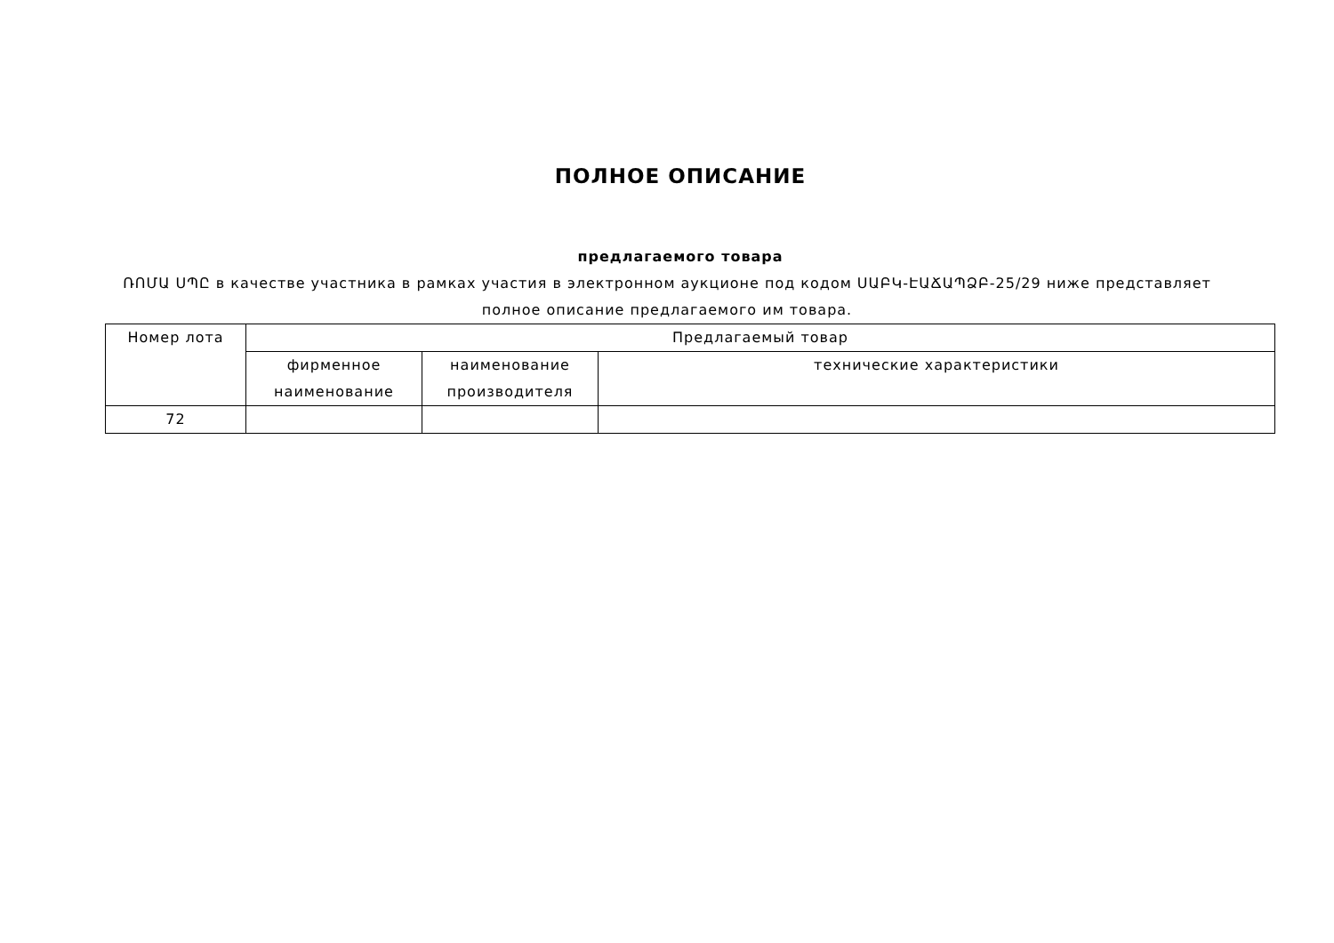ПОЛНОЕ ОПИСАНИЕ
предлагаемого товара
ՌՈՄԱ ՍՊԸ в качестве участника в рамках участия в электронном аукционе под кодом ՍԱԲԿ-ԷԱՃԱՊՁԲ-25/29 ниже представляет полное описание предлагаемого им товара.
| Номер лота | Предлагаемый товар | | |
| --- | --- | --- | --- |
| | фирменное наименование | наименование производителя | технические характеристики |
| 72 | | | |